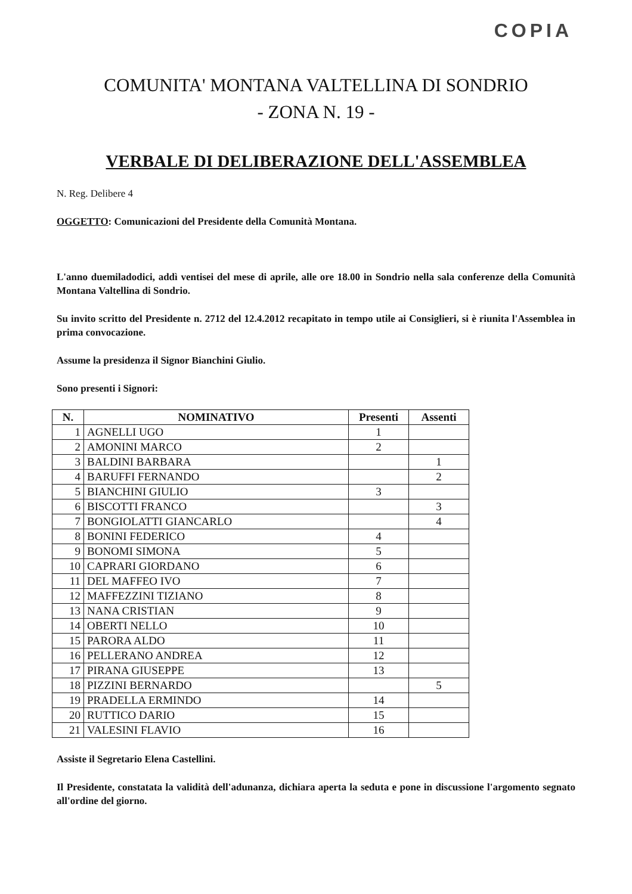COPIA
COMUNITA' MONTANA VALTELLINA DI SONDRIO
- ZONA N. 19 -
VERBALE DI DELIBERAZIONE DELL'ASSEMBLEA
N. Reg. Delibere 4
OGGETTO: Comunicazioni del Presidente della Comunità Montana.
L'anno duemiladodici, addì ventisei del mese di aprile, alle ore 18.00 in Sondrio nella sala conferenze della Comunità Montana Valtellina di Sondrio.
Su invito scritto del Presidente n. 2712 del 12.4.2012 recapitato in tempo utile ai Consiglieri, si è riunita l'Assemblea in prima convocazione.
Assume la presidenza il Signor Bianchini Giulio.
Sono presenti i Signori:
| N. | NOMINATIVO | Presenti | Assenti |
| --- | --- | --- | --- |
| 1 | AGNELLI UGO | 1 | |
| 2 | AMONINI MARCO | 2 | |
| 3 | BALDINI BARBARA | | 1 |
| 4 | BARUFFI FERNANDO | | 2 |
| 5 | BIANCHINI GIULIO | 3 | |
| 6 | BISCOTTI FRANCO | | 3 |
| 7 | BONGIOLATTI GIANCARLO | | 4 |
| 8 | BONINI FEDERICO | 4 | |
| 9 | BONOMI SIMONA | 5 | |
| 10 | CAPRARI GIORDANO | 6 | |
| 11 | DEL MAFFEO IVO | 7 | |
| 12 | MAFFEZZINI TIZIANO | 8 | |
| 13 | NANA CRISTIAN | 9 | |
| 14 | OBERTI NELLO | 10 | |
| 15 | PARORA ALDO | 11 | |
| 16 | PELLERANO ANDREA | 12 | |
| 17 | PIRANA GIUSEPPE | 13 | |
| 18 | PIZZINI BERNARDO | | 5 |
| 19 | PRADELLA ERMINDO | 14 | |
| 20 | RUTTICO DARIO | 15 | |
| 21 | VALESINI FLAVIO | 16 | |
Assiste il Segretario Elena Castellini.
Il Presidente, constatata la validità dell'adunanza, dichiara aperta la seduta e pone in discussione l'argomento segnato all'ordine del giorno.